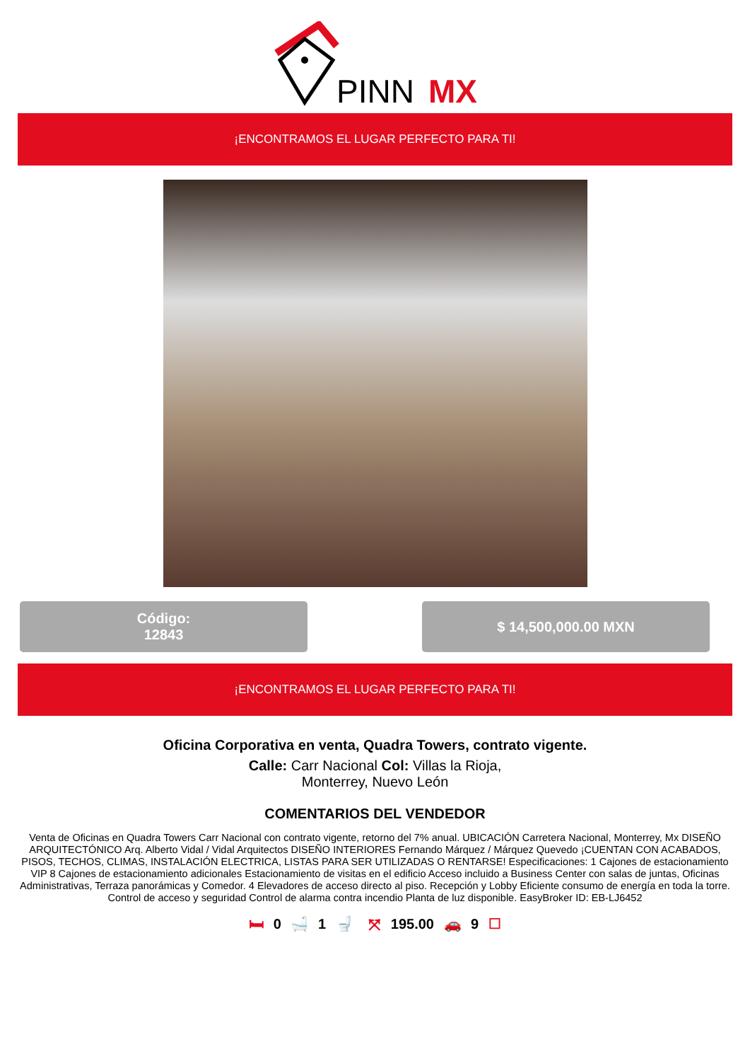PINN
MX
¡ENCONTRAMOS EL LUGAR PERFECTO PARA TI!
Código:
12843
$ 14,500,000.00 MXN
¡ENCONTRAMOS EL LUGAR PERFECTO PARA TI!
Oficina Corporativa en venta, Quadra Towers, contrato vigente.
Calle: Carr Nacional Col: Villas la Rioja,
Monterrey, Nuevo León
COMENTARIOS DEL VENDEDOR
Venta de Oficinas en Quadra Towers Carr Nacional con contrato vigente, retorno del 7% anual. UBICACIÓN Carretera Nacional, Monterrey, Mx DISEÑO ARQUITECTÓNICO Arq. Alberto Vidal / Vidal Arquitectos DISEÑO INTERIORES Fernando Márquez / Márquez Quevedo ¡CUENTAN CON ACABADOS, PISOS, TECHOS, CLIMAS, INSTALACIÓN ELECTRICA, LISTAS PARA SER UTILIZADAS O RENTARSE! Especificaciones: 1 Cajones de estacionamiento VIP 8 Cajones de estacionamiento adicionales Estacionamiento de visitas en el edificio Acceso incluido a Business Center con salas de juntas, Oficinas Administrativas, Terraza panorámicas y Comedor. 4 Elevadores de acceso directo al piso. Recepción y Lobby Eficiente consumo de energía en toda la torre. Control de acceso y seguridad Control de alarma contra incendio Planta de luz disponible. EasyBroker ID: EB-LJ6452
🛏 0 🛁 1 🚽 ⤧ 195.00 🚗 9 ☐